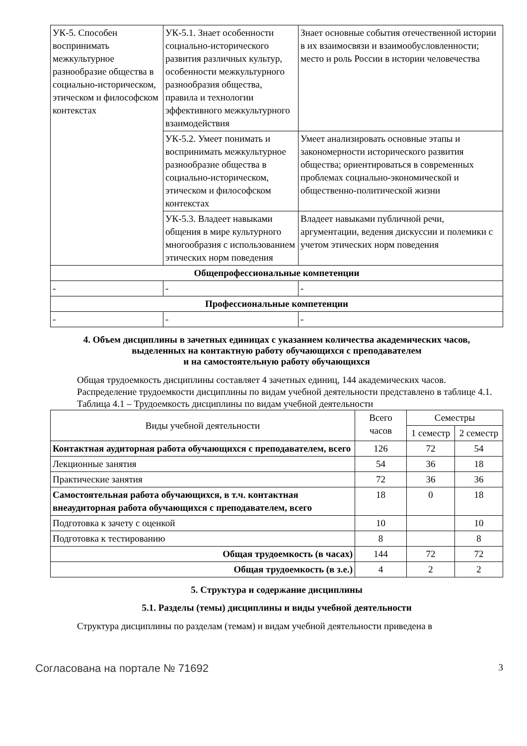| УК-5. Способен воспринимать межкультурное разнообразие общества в социально-историческом, этическом и философском контекстах | УК-5.1. Знает особенности социально-исторического развития различных культур, особенности межкультурного разнообразия общества, правила и технологии эффективного межкультурного взаимодействия | Знает основные события отечественной истории в их взаимосвязи и взаимообусловленности; место и роль России в истории человечества |
| | УК-5.2. Умеет понимать и воспринимать межкультурное разнообразие общества в социально-историческом, этическом и философском контекстах | Умеет анализировать основные этапы и закономерности исторического развития общества; ориентироваться в современных проблемах социально-экономической и общественно-политической жизни |
| | УК-5.3. Владеет навыками общения в мире культурного многообразия с использованием этических норм поведения | Владеет навыками публичной речи, аргументации, ведения дискуссии и полемики с учетом этических норм поведения |
| Общепрофессиональные компетенции | | |
| - | - | - |
| Профессиональные компетенции | | |
| - | - | - |
4. Объем дисциплины в зачетных единицах с указанием количества академических часов,
выделенных на контактную работу обучающихся с преподавателем
и на самостоятельную работу обучающихся
Общая трудоемкость дисциплины составляет 4 зачетных единиц, 144 академических часов.
Распределение трудоемкости дисциплины по видам учебной деятельности представлено в таблице 4.1.
Таблица 4.1 – Трудоемкость дисциплины по видам учебной деятельности
| Виды учебной деятельности | Всего часов | Семестры | |
| --- | --- | --- | --- |
| | | 1 семестр | 2 семестр |
| Контактная аудиторная работа обучающихся с преподавателем, всего | 126 | 72 | 54 |
| Лекционные занятия | 54 | 36 | 18 |
| Практические занятия | 72 | 36 | 36 |
| Самостоятельная работа обучающихся, в т.ч. контактная внеаудиторная работа обучающихся с преподавателем, всего | 18 | 0 | 18 |
| Подготовка к зачету с оценкой | 10 | | 10 |
| Подготовка к тестированию | 8 | | 8 |
| Общая трудоемкость (в часах) | 144 | 72 | 72 |
| Общая трудоемкость (в з.е.) | 4 | 2 | 2 |
5. Структура и содержание дисциплины
5.1. Разделы (темы) дисциплины и виды учебной деятельности
Структура дисциплины по разделам (темам) и видам учебной деятельности приведена в
Согласована на портале № 71692 3